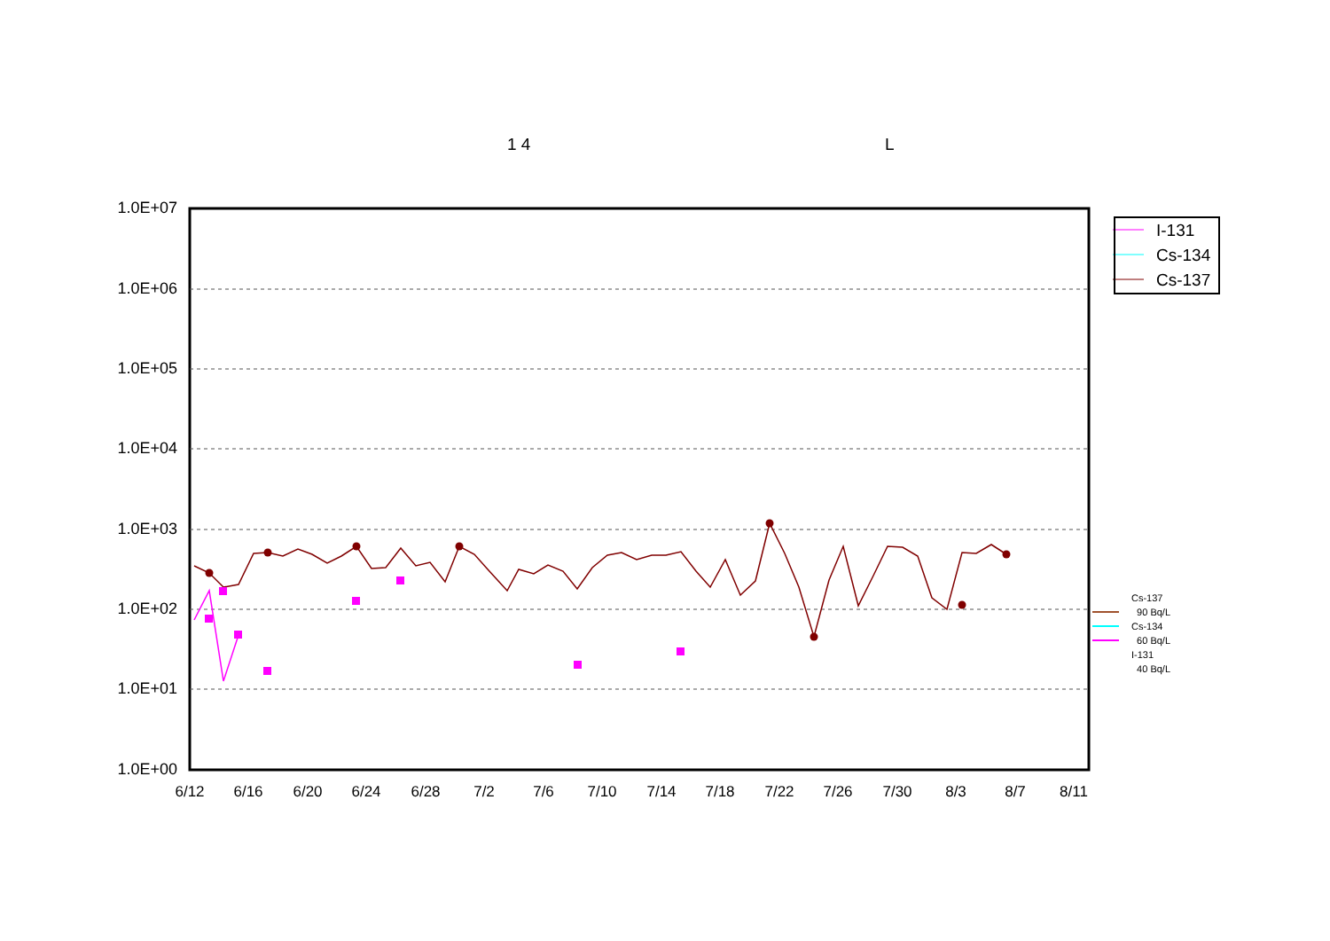1 4 L
1.0E+07
1.0E+06
1.0E+05
1.0E+04
1.0E+03
1.0E+02
1.0E+01
1.0E+00
6/12 6/16 6/20 6/24 6/28 7/2 7/6 7/10 7/14 7/18 7/22 7/26 7/30 8/3 8/7 8/11
I-131
Cs-134
Cs-137
Cs-137
90 Bq/L
Cs-134
60 Bq/L
I-131
40 Bq/L